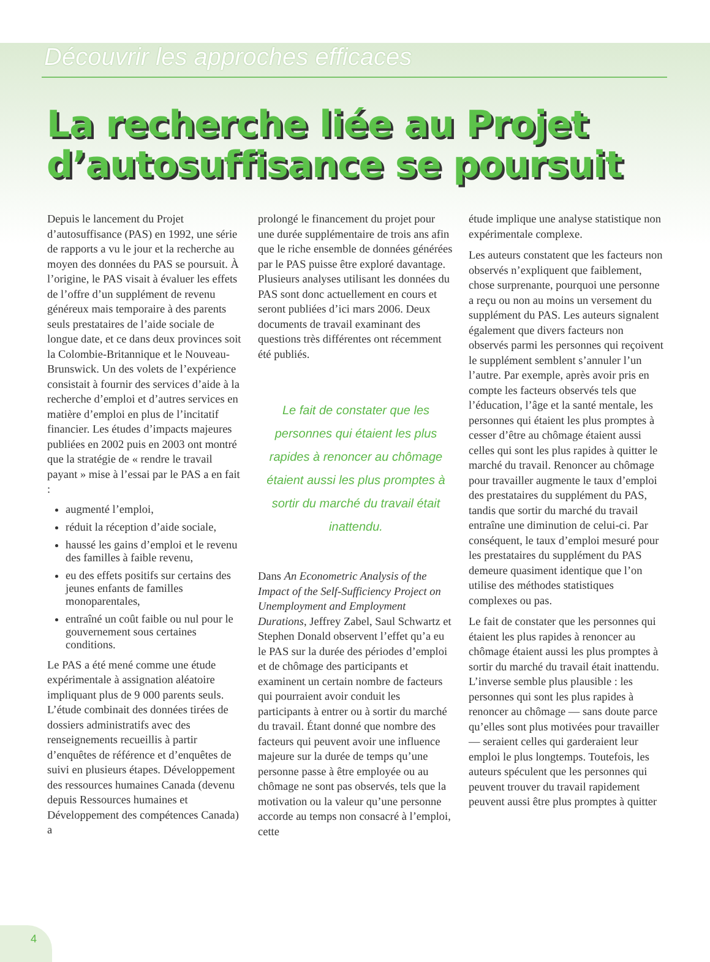Découvrir les approches efficaces
La recherche liée au Projet d’autosuffisance se poursuit
Depuis le lancement du Projet d’autosuffisance (PAS) en 1992, une série de rapports a vu le jour et la recherche au moyen des données du PAS se poursuit. À l’origine, le PAS visait à évaluer les effets de l’offre d’un supplément de revenu généreux mais temporaire à des parents seuls prestataires de l’aide sociale de longue date, et ce dans deux provinces soit la Colombie-Britannique et le Nouveau-Brunswick. Un des volets de l’expérience consistait à fournir des services d’aide à la recherche d’emploi et d’autres services en matière d’emploi en plus de l’incitatif financier. Les études d’impacts majeures publiées en 2002 puis en 2003 ont montré que la stratégie de « rendre le travail payant » mise à l’essai par le PAS a en fait :
augmenté l’emploi,
réduit la réception d’aide sociale,
haussé les gains d’emploi et le revenu des familles à faible revenu,
eu des effets positifs sur certains des jeunes enfants de familles monoparentales,
entraîné un coût faible ou nul pour le gouvernement sous certaines conditions.
Le PAS a été mené comme une étude expérimentale à assignation aléatoire impliquant plus de 9 000 parents seuls. L’étude combinait des données tirées de dossiers administratifs avec des renseignements recueillis à partir d’enquêtes de référence et d’enquêtes de suivi en plusieurs étapes. Développement des ressources humaines Canada (devenu depuis Ressources humaines et Développement des compétences Canada) a
prolongé le financement du projet pour une durée supplémentaire de trois ans afin que le riche ensemble de données générées par le PAS puisse être exploré davantage. Plusieurs analyses utilisant les données du PAS sont donc actuellement en cours et seront publiées d’ici mars 2006. Deux documents de travail examinant des questions très différentes ont récemment été publiés.
Le fait de constater que les personnes qui étaient les plus rapides à renoncer au chômage étaient aussi les plus promptes à sortir du marché du travail était inattendu.
Dans An Econometric Analysis of the Impact of the Self-Sufficiency Project on Unemployment and Employment Durations, Jeffrey Zabel, Saul Schwartz et Stephen Donald observent l’effet qu’a eu le PAS sur la durée des périodes d’emploi et de chômage des participants et examinent un certain nombre de facteurs qui pourraient avoir conduit les participants à entrer ou à sortir du marché du travail. Étant donné que nombre des facteurs qui peuvent avoir une influence majeure sur la durée de temps qu’une personne passe à être employée ou au chômage ne sont pas observés, tels que la motivation ou la valeur qu’une personne accorde au temps non consacré à l’emploi, cette
étude implique une analyse statistique non expérimentale complexe.
Les auteurs constatent que les facteurs non observés n’expliquent que faiblement, chose surprenante, pourquoi une personne a reçu ou non au moins un versement du supplément du PAS. Les auteurs signalent également que divers facteurs non observés parmi les personnes qui reçoivent le supplément semblent s’annuler l’un l’autre. Par exemple, après avoir pris en compte les facteurs observés tels que l’éducation, l’âge et la santé mentale, les personnes qui étaient les plus promptes à cesser d’être au chômage étaient aussi celles qui sont les plus rapides à quitter le marché du travail. Renoncer au chômage pour travailler augmente le taux d’emploi des prestataires du supplément du PAS, tandis que sortir du marché du travail entraîne une diminution de celui-ci. Par conséquent, le taux d’emploi mesuré pour les prestataires du supplément du PAS demeure quasiment identique que l’on utilise des méthodes statistiques complexes ou pas.
Le fait de constater que les personnes qui étaient les plus rapides à renoncer au chômage étaient aussi les plus promptes à sortir du marché du travail était inattendu. L’inverse semble plus plausible : les personnes qui sont les plus rapides à renoncer au chômage — sans doute parce qu’elles sont plus motivées pour travailler — seraient celles qui garderaient leur emploi le plus longtemps. Toutefois, les auteurs spéculent que les personnes qui peuvent trouver du travail rapidement peuvent aussi être plus promptes à quitter
4